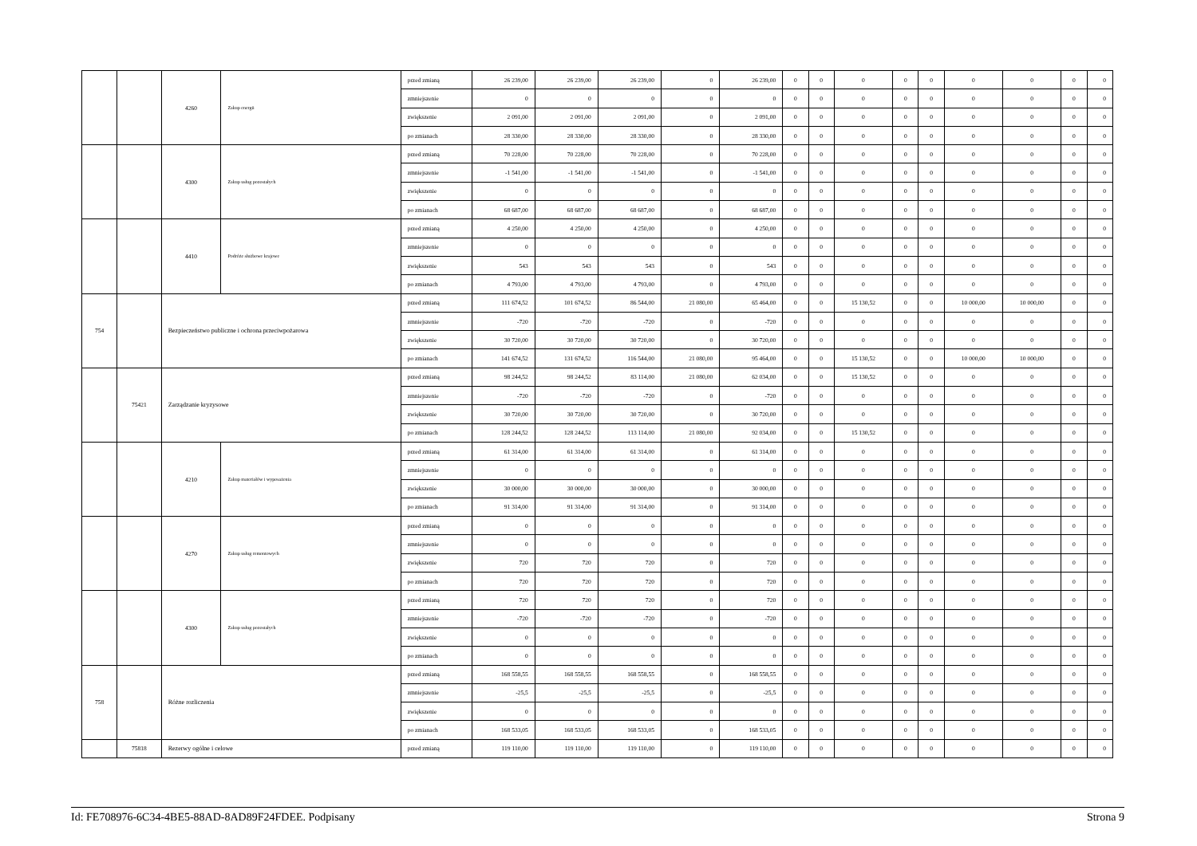| | | 4260 | Zakup energii | przed zmianą | 26 239,00 | 26 239,00 | 26 239,00 | 0 | 26 239,00 | 0 | 0 | 0 | 0 | 0 | 0 | 0 | 0 | 0 |
| | | | | zmniejszenie | 0 | 0 | 0 | 0 | 0 | 0 | 0 | 0 | 0 | 0 | 0 | 0 | 0 | 0 |
| | | | | zwiększenie | 2 091,00 | 2 091,00 | 2 091,00 | 0 | 2 091,00 | 0 | 0 | 0 | 0 | 0 | 0 | 0 | 0 | 0 |
| | | | | po zmianach | 28 330,00 | 28 330,00 | 28 330,00 | 0 | 28 330,00 | 0 | 0 | 0 | 0 | 0 | 0 | 0 | 0 | 0 |
| | | 4300 | Zakup usług pozostałych | przed zmianą | 70 228,00 | 70 228,00 | 70 228,00 | 0 | 70 228,00 | 0 | 0 | 0 | 0 | 0 | 0 | 0 | 0 | 0 |
| | | | | zmniejszenie | -1 541,00 | -1 541,00 | -1 541,00 | 0 | -1 541,00 | 0 | 0 | 0 | 0 | 0 | 0 | 0 | 0 | 0 |
| | | | | zwiększenie | 0 | 0 | 0 | 0 | 0 | 0 | 0 | 0 | 0 | 0 | 0 | 0 | 0 | 0 |
| | | | | po zmianach | 68 687,00 | 68 687,00 | 68 687,00 | 0 | 68 687,00 | 0 | 0 | 0 | 0 | 0 | 0 | 0 | 0 | 0 |
| | | 4410 | Podróże służbowe krajowe | przed zmianą | 4 250,00 | 4 250,00 | 4 250,00 | 0 | 4 250,00 | 0 | 0 | 0 | 0 | 0 | 0 | 0 | 0 | 0 |
| | | | | zmniejszenie | 0 | 0 | 0 | 0 | 0 | 0 | 0 | 0 | 0 | 0 | 0 | 0 | 0 | 0 |
| | | | | zwiększenie | 543 | 543 | 543 | 0 | 543 | 0 | 0 | 0 | 0 | 0 | 0 | 0 | 0 | 0 |
| | | | | po zmianach | 4 793,00 | 4 793,00 | 4 793,00 | 0 | 4 793,00 | 0 | 0 | 0 | 0 | 0 | 0 | 0 | 0 | 0 |
| 754 | | Bezpieczeństwo publiczne i ochrona przeciwpożarowa | | przed zmianą | 111 674,52 | 101 674,52 | 86 544,00 | 21 080,00 | 65 464,00 | 0 | 0 | 15 130,52 | 0 | 0 | 10 000,00 | 10 000,00 | 0 | 0 |
| | | | | zmniejszenie | -720 | -720 | -720 | 0 | -720 | 0 | 0 | 0 | 0 | 0 | 0 | 0 | 0 | 0 |
| | | | | zwiększenie | 30 720,00 | 30 720,00 | 30 720,00 | 0 | 30 720,00 | 0 | 0 | 0 | 0 | 0 | 0 | 0 | 0 | 0 |
| | | | | po zmianach | 141 674,52 | 131 674,52 | 116 544,00 | 21 080,00 | 95 464,00 | 0 | 0 | 15 130,52 | 0 | 0 | 10 000,00 | 10 000,00 | 0 | 0 |
| | 75421 | Zarządzanie kryzysowe | | przed zmianą | 98 244,52 | 98 244,52 | 83 114,00 | 21 080,00 | 62 034,00 | 0 | 0 | 15 130,52 | 0 | 0 | 0 | 0 | 0 | 0 |
| | | | | zmniejszenie | -720 | -720 | -720 | 0 | -720 | 0 | 0 | 0 | 0 | 0 | 0 | 0 | 0 | 0 |
| | | | | zwiększenie | 30 720,00 | 30 720,00 | 30 720,00 | 0 | 30 720,00 | 0 | 0 | 0 | 0 | 0 | 0 | 0 | 0 | 0 |
| | | | | po zmianach | 128 244,52 | 128 244,52 | 113 114,00 | 21 080,00 | 92 034,00 | 0 | 0 | 15 130,52 | 0 | 0 | 0 | 0 | 0 | 0 |
| | | 4210 | Zakup materiałów i wyposażenia | przed zmianą | 61 314,00 | 61 314,00 | 61 314,00 | 0 | 61 314,00 | 0 | 0 | 0 | 0 | 0 | 0 | 0 | 0 | 0 |
| | | | | zmniejszenie | 0 | 0 | 0 | 0 | 0 | 0 | 0 | 0 | 0 | 0 | 0 | 0 | 0 | 0 |
| | | | | zwiększenie | 30 000,00 | 30 000,00 | 30 000,00 | 0 | 30 000,00 | 0 | 0 | 0 | 0 | 0 | 0 | 0 | 0 | 0 |
| | | | | po zmianach | 91 314,00 | 91 314,00 | 91 314,00 | 0 | 91 314,00 | 0 | 0 | 0 | 0 | 0 | 0 | 0 | 0 | 0 |
| | | 4270 | Zakup usług remontowych | przed zmianą | 0 | 0 | 0 | 0 | 0 | 0 | 0 | 0 | 0 | 0 | 0 | 0 | 0 | 0 |
| | | | | zmniejszenie | 0 | 0 | 0 | 0 | 0 | 0 | 0 | 0 | 0 | 0 | 0 | 0 | 0 | 0 |
| | | | | zwiększenie | 720 | 720 | 720 | 0 | 720 | 0 | 0 | 0 | 0 | 0 | 0 | 0 | 0 | 0 |
| | | | | po zmianach | 720 | 720 | 720 | 0 | 720 | 0 | 0 | 0 | 0 | 0 | 0 | 0 | 0 | 0 |
| | | 4300 | Zakup usług pozostałych | przed zmianą | 720 | 720 | 720 | 0 | 720 | 0 | 0 | 0 | 0 | 0 | 0 | 0 | 0 | 0 |
| | | | | zmniejszenie | -720 | -720 | -720 | 0 | -720 | 0 | 0 | 0 | 0 | 0 | 0 | 0 | 0 | 0 |
| | | | | zwiększenie | 0 | 0 | 0 | 0 | 0 | 0 | 0 | 0 | 0 | 0 | 0 | 0 | 0 | 0 |
| | | | | po zmianach | 0 | 0 | 0 | 0 | 0 | 0 | 0 | 0 | 0 | 0 | 0 | 0 | 0 | 0 |
| 758 | | Różne rozliczenia | | przed zmianą | 168 558,55 | 168 558,55 | 168 558,55 | 0 | 168 558,55 | 0 | 0 | 0 | 0 | 0 | 0 | 0 | 0 | 0 |
| | | | | zmniejszenie | -25,5 | -25,5 | -25,5 | 0 | -25,5 | 0 | 0 | 0 | 0 | 0 | 0 | 0 | 0 | 0 |
| | | | | zwiększenie | 0 | 0 | 0 | 0 | 0 | 0 | 0 | 0 | 0 | 0 | 0 | 0 | 0 | 0 |
| | | | | po zmianach | 168 533,05 | 168 533,05 | 168 533,05 | 0 | 168 533,05 | 0 | 0 | 0 | 0 | 0 | 0 | 0 | 0 | 0 |
| | 75818 | Rezerwy ogólne i celowe | | przed zmianą | 119 110,00 | 119 110,00 | 119 110,00 | 0 | 119 110,00 | 0 | 0 | 0 | 0 | 0 | 0 | 0 | 0 | 0 |
Id: FE708976-6C34-4BE5-88AD-8AD89F24FDEE. Podpisany Strona 9